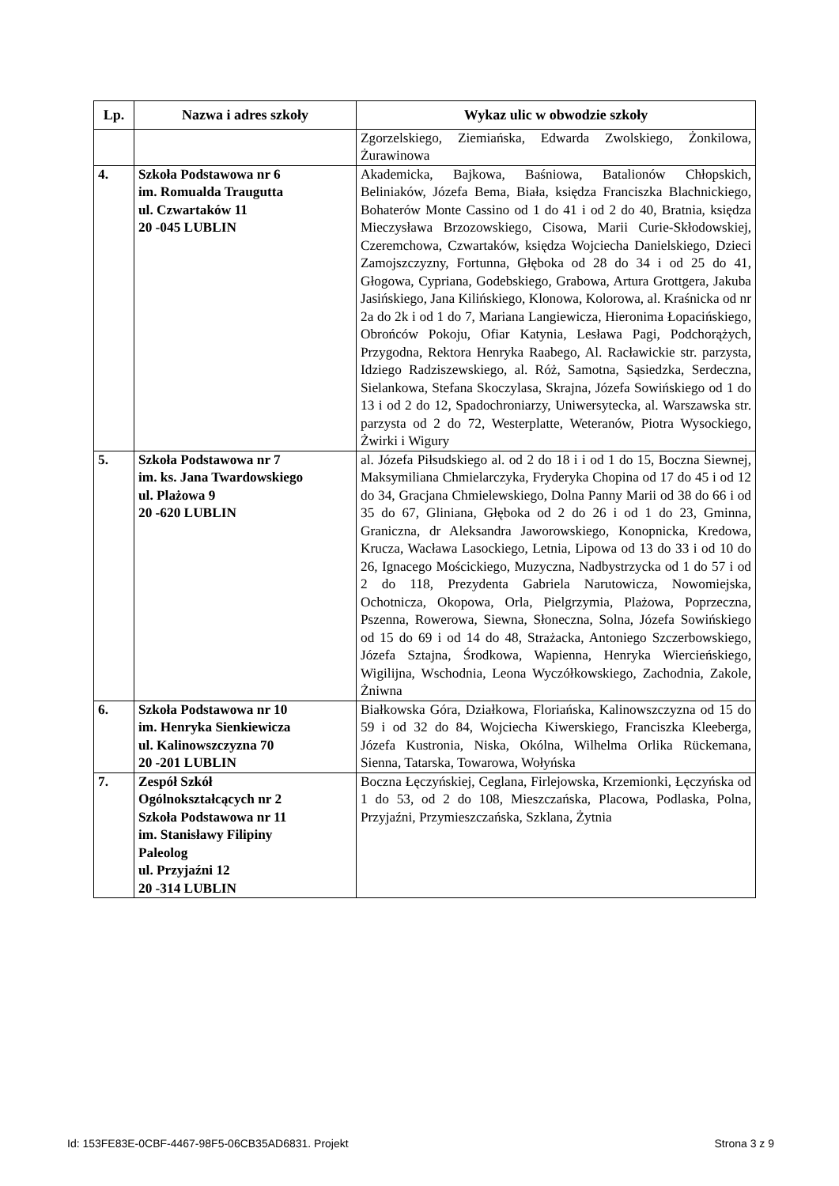| Lp. | Nazwa i adres szkoły | Wykaz ulic w obwodzie szkoły |
| --- | --- | --- |
| | | Zgorzelskiego, Ziemiańska, Edwarda Zwolskiego, Żonkilowa, Żurawinowa |
| 4. | Szkoła Podstawowa nr 6 im. Romualda Traugutta ul. Czwartaków 11 20 -045 LUBLIN | Akademicka, Bajkowa, Baśniowa, Batalionów Chłopskich, Beliniaków, Józefa Bema, Biała, księdza Franciszka Blachnickiego, Bohaterów Monte Cassino od 1 do 41 i od 2 do 40, Bratnia, księdza Mieczysława Brzozowskiego, Cisowa, Marii Curie-Skłodowskiej, Czeremchowa, Czwartaków, księdza Wojciecha Danielskiego, Dzieci Zamojszczyzny, Fortunna, Głęboka od 28 do 34 i od 25 do 41, Głogowa, Cypriana, Godebskiego, Grabowa, Artura Grottgera, Jakuba Jasińskiego, Jana Kilińskiego, Klonowa, Kolorowa, al. Kraśnicka od nr 2a do 2k i od 1 do 7, Mariana Langiewicza, Hieronima Łopacińskiego, Obrońców Pokoju, Ofiar Katynia, Lesława Pagi, Podchorążych, Przygodna, Rektora Henryka Raabego, Al. Racławickie str. parzysta, Idziego Radziszewskiego, al. Róż, Samotna, Sąsiedzka, Serdeczna, Sielankowa, Stefana Skoczylasa, Skrajna, Józefa Sowińskiego od 1 do 13 i od 2 do 12, Spadochroniarzy, Uniwersytecka, al. Warszawska str. parzysta od 2 do 72, Westerplatte, Weteranów, Piotra Wysockiego, Żwirki i Wigury |
| 5. | Szkoła Podstawowa nr 7 im. ks. Jana Twardowskiego ul. Plażowa 9 20 -620 LUBLIN | al. Józefa Piłsudskiego al. od 2 do 18 i i od 1 do 15, Boczna Siewnej, Maksymiliana Chmielarczyka, Fryderyka Chopina od 17 do 45 i od 12 do 34, Gracjana Chmielewskiego, Dolna Panny Marii od 38 do 66 i od 35 do 67, Gliniana, Głęboka od 2 do 26 i od 1 do 23, Gminna, Graniczna, dr Aleksandra Jaworowskiego, Konopnicka, Kredowa, Krucza, Wacława Lasockiego, Letnia, Lipowa od 13 do 33 i od 10 do 26, Ignacego Mościckiego, Muzyczna, Nadbystrzycka od 1 do 57 i od 2 do 118, Prezydenta Gabriela Narutowicza, Nowomiejska, Ochotnicza, Okopowa, Orla, Pielgrzymia, Plażowa, Poprzeczna, Pszenna, Rowerowa, Siewna, Słoneczna, Solna, Józefa Sowińskiego od 15 do 69 i od 14 do 48, Strażacka, Antoniego Szczerbowskiego, Józefa Sztajna, Środkowa, Wapienna, Henryka Wiercieńskiego, Wigilijna, Wschodnia, Leona Wyczółkowskiego, Zachodnia, Zakole, Żniwna |
| 6. | Szkoła Podstawowa nr 10 im. Henryka Sienkiewicza ul. Kalinowszczyzna 70 20 -201 LUBLIN | Białkowska Góra, Działkowa, Floriańska, Kalinowszczyzna od 15 do 59 i od 32 do 84, Wojciecha Kiwerskiego, Franciszka Kleeberga, Józefa Kustronia, Niska, Okólna, Wilhelma Orlika Rückemana, Sienna, Tatarska, Towarowa, Wołyńska |
| 7. | Zespół Szkół Ogólnokształcących nr 2 Szkoła Podstawowa nr 11 im. Stanisławy Filipiny Paleolog ul. Przyjaźni 12 20 -314 LUBLIN | Boczna Łęczyńskiej, Ceglana, Firlejowska, Krzemionki, Łęczyńska od 1 do 53, od 2 do 108, Mieszczańska, Placowa, Podlaska, Polna, Przyjaźni, Przymieszczańska, Szklana, Żytnia |
Id: 153FE83E-0CBF-4467-98F5-06CB35AD6831. Projekt Strona 3 z 9